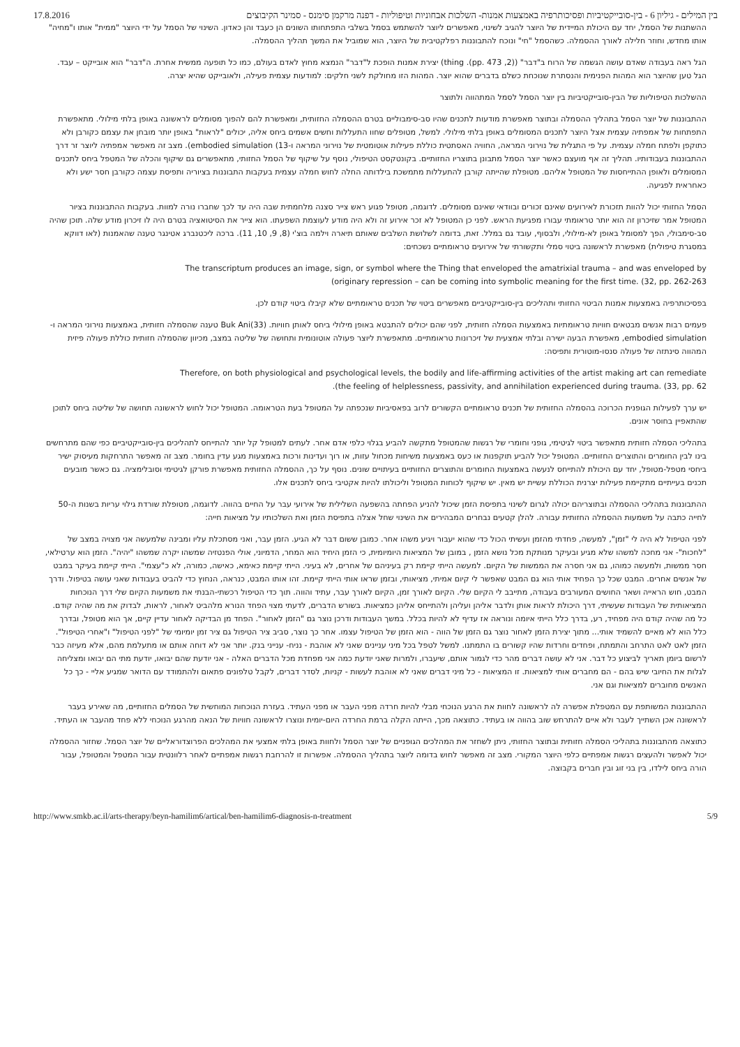17.8.2016 בין המילים - גיליון 6 - בין-סובייקטיביות ופסיכותרפיה באמצעות אמנות- השלכות אבחוניות וטיפוליות - דפנה מרקמן סימנס - סמינר הקיבוצים
ההשתנות של הסמל, יחד עם היכולת המיידית של היוצר להגיב לשינוי, מאפשרים ליוצר להשתמש בסמל בשלבי התפתחותו השונים הן כעבד והן כאדון. השינוי של הסמל על ידי היוצר "ממית" אותו ו"מחיה" אותו מחדש, וחוזר חלילה לאורך ההסמלה. כשהסמל "חי" ונוכח להתבוננות רפלקטיבית של היוצר, הוא שמוביל את המשך תהליך ההסמלה.
הגל ראה בעבודה שאדם עושה הגשמה של הרוח ב"דבר" ((2, pp. 473). thing) יצירת אמנות הופכת ל"דבר" הנמצא מחוץ לאדם בעולם, כמו כל תופעה ממשית אחרת. ה"דבר" הוא אובייקט – עבד. הגל טען שהיוצר הוא המהות הפנימית והנסתרת שנוכחת כשלם בדברים שהוא יוצר. המהות הזו מחולקת לשני חלקים: למודעות עצמית פעילה, ולאובייקט שהיא יצרה.
ההשלכות הטיפוליות של הבין-סובייקטיביות בין יוצר הסמל לסמל המתהווה ולתוצר
ההתבוננות של יוצר הסמל בתהליך ההסמלה ובתוצר מאפשרת מודעות לתכנים שהיו סב-סימבוליים בטרם ההסמלה החזותית, ומאפשרת להם להפוך מסומלים לראשונה באופן בלתי מילולי. מתאפשרת התפתחות של אמפתיה עצמית אצל היוצר לתכנים המסומלים באופן בלתי מילולי. למשל, מטופלים שחוו התעללות וחשים אשמים ביחס אליה, יכולים "לראות" באופן יותר מובחן את עצמם כקורבן ולא כתוקפן ולפתח חמלה עצמית. על פי התגלית של נוירוני המראה, החוויה האסתטית כוללת פעילות אוטומטית של נוירוני המראה ו-13) embodied simulation). מצב זה מאפשר אמפתיה ליוצר זר דרך ההתבוננות בעבודותיו. תהליך זה אף מועצם כאשר יוצר הסמל מתבונן בתוצריו החזותיים. בקונטקסט הטיפולי, נוסף על שיקוף של הסמל החזותי, מתאפשרים גם שיקוף והכלה של המטפל ביחס לתכנים המסומלים ולאופן ההתייחסות של המטופל אליהם. מטופלת שהייתה קורבן להתעללות מתמשכת בילדותה החלה לחוש חמלה עצמית בעקבות התבוננות בציוריה ותפיסת עצמה כקורבן חסר ישע ולא כאחראית לפגיעה.
הסמל החזותי יכול להוות תזכורת לאירועים שאינם זכורים ובוודאי שאינם מסומלים. לדוגמה, מטופל פגוע ראש צייר סצנה מלחמתית שבה היה עד לכך שחברו נורה למוות. בעקבות ההתבוננות בציור המטופל אמר שזיכרון זה הוא יותר טראומתי עבורו מפגיעת הראש. לפני כן המטופל לא זכר אירוע זה ולא היה מודע לעוצמת השפעתו. הוא צייר את הסיטואציה בטרם היה לו זיכרון מודע שלה. תוכן שהיה סב-סימבולי, הפך למסומל באופן לא-מילולי, ולבסוף, עובד גם במלל. זאת, בדומה לשלושת השלבים שאותם תיארה וילמה בוצ'י (8, 9, 10, 11). ברכה ליכטנברג אטינגר טענה שהאמנות (לאו דווקא במסגרת טיפולית) מאפשרת לראשונה ביטוי סמלי ותקשורתי של אירועים טראומתיים נשכחים:
The transcriptum produces an image, sign, or symbol where the Thing that enveloped the amatrixial trauma – and was enveloped by
(originary repression – can be coming into symbolic meaning for the first time. (32, pp. 262-263
בפסיכותרפיה באמצעות אמנות הביטוי החזותי ותהליכים בין-סובייקטיביים מאפשרים ביטוי של תכנים טראומתיים שלא קיבלו ביטוי קודם לכן.
פעמים רבות אנשים מבטאים חוויות טראומתיות באמצעות הסמלה חזותית, לפני שהם יכולים להתבטא באופן מילולי ביחס לאותן חוויות. Buk Ani(33) טענה שהסמלה חזותית, באמצעות נוירוני המראה ו-embodied simulation, מאפשרת הבעה ישירה ובלתי אמצעית של זיכרונות טראומתיים. מתאפשרת ליוצר פעולה אוטונומית ותחושה של שליטה במצב, מכיוון שהסמלה חזותית כוללת פעולה פיזית המהווה סינתזה של פעולה סנסו-מוטורית ותפיסה:
Therefore, on both physiological and psychological levels, the bodily and life-affirming activities of the artist making art can remediate
.(the feeling of helplessness, passivity, and annihilation experienced during trauma. (33, pp. 62
יש ערך לפעילות הגופנית הכרוכה בהסמלה החזותית של תכנים טראומתיים הקשורים לרוב בפאסיביות שנכפתה על המטופל בעת הטראומה. המטופל יכול לחוש לראשונה תחושה של שליטה ביחס לתוכן שהתאפיין בחוסר אונים.
בתהליכי הסמלה חזותית מתאפשר ביטוי לגיטימי, גופני וחומרי של רגשות שהמטופל מתקשה להביע בגלוי כלפי אדם אחר. לעתים למטופל קל יותר להתייחס לתהליכים בין-סובייקטיביים כפי שהם מתרחשים בינו לבין החומרים והתוצרים החזותיים. המטופל יכול להביע תוקפנות או כעס באמצעות משיחות מכחול עזות, או רוך ועדינות ורכות באמצעות מגע עדין בחומר. מצב זה מאפשר התרחקות מעיסוק ישיר ביחסי מטפל-מטופל, יחד עם היכולת להתייחס לנעשה באמצעות החומרים והתוצרים החזותיים בעיתויים שונים. נוסף על כך, ההסמלה החזותית מאפשרת פורקן לגיטימי וסובלימציה. גם כאשר מובעים תכנים בעייתיים מתקיימת פעילות יצרנית הכוללת עשיית יש מאין. יש שיקוף לכוחות המטופל וליכולתו להיות אקטיבי ביחס לתכנים אלו.
ההתבוננות בתהליכי ההסמלה ובתוצריהם יכולה לגרום לשינוי בתפיסת הזמן שיכול להניע הפחתה בהשפעה השלילית של אירועי עבר על החיים בהווה. לדוגמה, מטופלת שורדת גילוי עריות בשנות ה-50 לחייה כתבה על משמעות ההסמלה החזותית עבורה. להלן קטעים נבחרים המבהירים את השינוי שחל אצלה בתפיסת הזמן ואת השלכותיו על מציאות חייה:
לפני הטיפול לא היה לי "זמן", למעשה, פחדתי מהזמן ועשיתי הכול כדי שהוא יעבור ויגיע משהו אחר. כמובן ששום דבר לא הגיע. הזמן עבר, ואני מסתכלת עליו ומבינה שלמעשה אני מצויה במצב של "לחכות"- אני מחכה למשהו שלא מגיע ובעיקר מנותקת מכל נושא הזמן , במובן של המציאות היומיומית, כי הזמן היחיד הוא המחר, הדמיוני, אולי הפנטזיה שמשהו יקרה שמשהו "יהיה". הזמן הוא ערטילאי, חסר ממשות, ולמעשה כמוהו, גם אני חסרה את הממשות של הקיום. למעשה הייתי קיימת רק בעיניהם של אחרים, לא בעיני. הייתי קיימת כאימא, כאישה, כמורה, לא כ"עצמי". הייתי קיימת בעיקר במבט של אנשים אחרים. המבט שכל כך הפחיד אותי הוא גם המבט שאפשר לי קיום אמיתי, מציאותי, ובזמן שראו אותי הייתי קיימת. זהו אותו המבט, כנראה, הנחוץ כדי להביט בעבודות שאני עושה בטיפול. ודרך המבט, חוש הראייה ושאר החושים המעורבים בעבודה, מתייבב לי הקיום שלי. הקיום לאורך זמן, הקיום לאורך עבר, עתיד והווה. תוך כדי הטיפול רכשתי-הבנתי את משמעות הקיום שלי דרך הנוכחות המציאותית של העבודות שעשיתי, דרך היכולת לראות אותן ולדבר אליהן ועליהן ולהתייחס אליהן כמציאות. בשורש הדברים, לדעתי מצוי הפחד הנורא מלהביט לאחור, לראות, לבדוק את מה שהיה קודם. כל מה שהיה קודם היה מפחיד, רע, בדרך כלל הייתי איומה ונוראה אז עדיף לא להיות בכלל. במשך העבודות ודרכן נוצר גם "הזמן לאחור". הפחד מן הבדיקה לאחור עדיין קיים, אך הוא מטופל, ובדרך כלל הוא לא מאיים להשמיד אותי... מתוך יצירת הזמן לאחור נוצר גם הזמן של הווה - הוא הזמן של הטיפול עצמו. אחר כך נוצר, סביב ציר הטיפול גם ציר זמן יומיומי של "לפני הטיפול" ו"אחרי הטיפול". הזמן לאט לאט התרחב והתמתח, ופחדים וחרדות שהיו קשורים בו התמתנו. למשל לטפל בכל מיני עניינים שאני לא אוהבת - נניח- ענייני בנק. יותר אני לא דוחה אותם או מתעלמת מהם, אלא מעיזה כבר לרשום ביומן תאריך לביצוע כל דבר. אני לא עושה דברים מהר כדי לגמור אותם, שיעברו, ולמרות שאני יודעת כמה אני מפחדת מכל הדברים האלה - אני יודעת שהם יבואו, יודעת מתי הם יבואו ומצליחה לגלות את החיובי שיש בהם - הם מחברים אותי למציאות. זו המציאות - כל מיני דברים שאני לא אוהבת לעשות - קניות, לסדר דברים, לקבל טלפונים פתאום ולהתמודד עם הדואר שמגיע אליי - כך כל האנשים מחוברים למציאות וגם אני.
ההתבוננות המשותפת עם המטפלת אפשרה לה לראשונה לחוות את הרגע הנוכחי מבלי להיות חרדה מפני העבר או מפני העתיד. בעזרת הנוכחות המוחשית של הסמלים החזותיים, מה שאירע בעבר לראשונה אכן השתייך לעבר ולא איים להתרחש שוב בהווה או בעתיד. כתוצאה מכך, הייתה הקלה ברמת החרדה היום-יומית ונוצרו לראשונה חוויות של הנאה מהרגע הנוכחי ללא פחד מהעבר או העתיד.
כתוצאה מהתבוננות בתהליכי הסמלה חזותית ובתוצר החזותי, ניתן לשחזר את המהלכים הגופניים של יוצר הסמל ולחוות באופן בלתי אמצעי את המהלכים הפרוצדוראליים של יוצר הסמל. שחזור ההסמלה יכול לאפשר ולהעצים רגשות אמפתיים כלפי היוצר המקורי. מצב זה מאפשר לחוש בדומה ליוצר בתהליך ההסמלה. אפשרות זו להרחבת רגשות אמפתיים לאחר רלוונטית עבור המטפל והמטופל, עבור הורה ביחס לילדו, בין בני זוג ובין חברים בקבוצה.
http://www.smkb.ac.il/arts-therapy/beyn-hamilim6/artical/ben-hamilim6-diagnosis-n-treatment 5/9